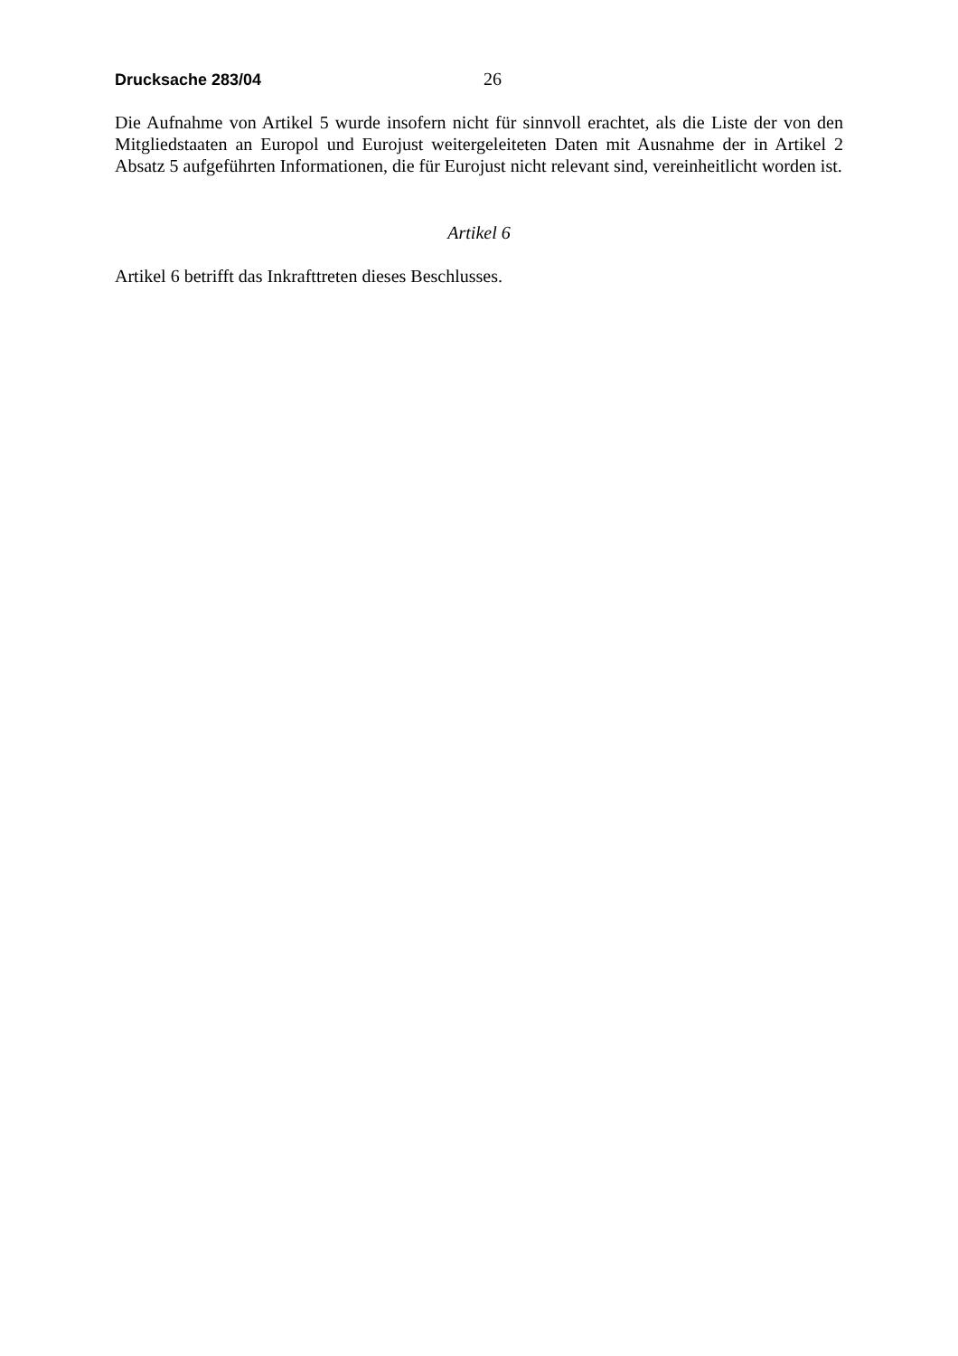Drucksache 283/04 26
Die Aufnahme von Artikel 5 wurde insofern nicht für sinnvoll erachtet, als die Liste der von den Mitgliedstaaten an Europol und Eurojust weitergeleiteten Daten mit Ausnahme der in Artikel 2 Absatz 5 aufgeführten Informationen, die für Eurojust nicht relevant sind, vereinheitlicht worden ist.
Artikel 6
Artikel 6 betrifft das Inkrafttreten dieses Beschlusses.